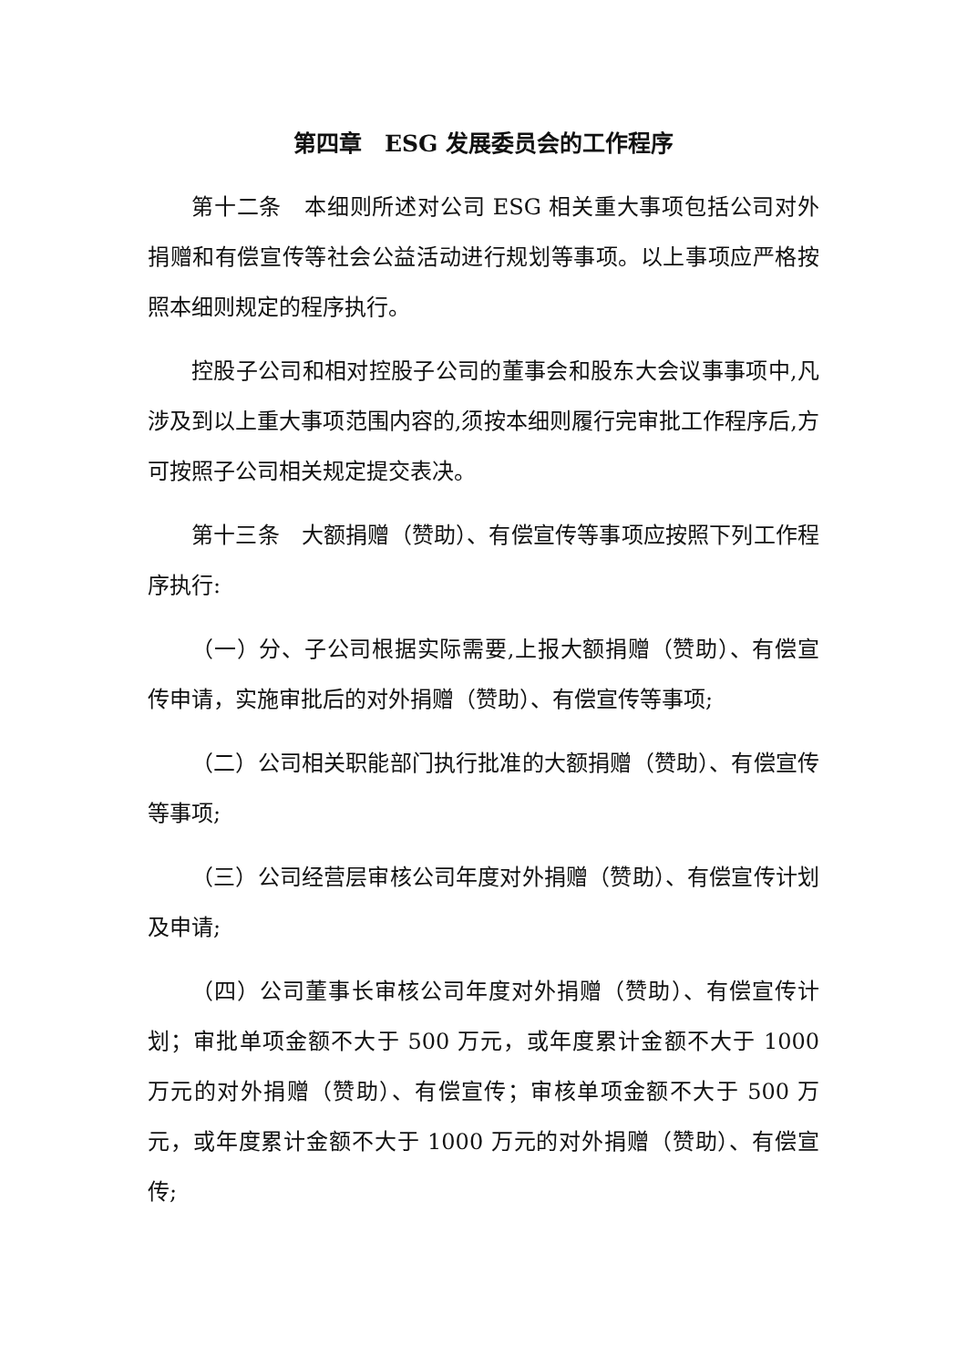第四章　ESG 发展委员会的工作程序
第十二条　本细则所述对公司 ESG 相关重大事项包括公司对外捐赠和有偿宣传等社会公益活动进行规划等事项。以上事项应严格按照本细则规定的程序执行。
控股子公司和相对控股子公司的董事会和股东大会议事事项中,凡涉及到以上重大事项范围内容的,须按本细则履行完审批工作程序后,方可按照子公司相关规定提交表决。
第十三条　大额捐赠（赞助）、有偿宣传等事项应按照下列工作程序执行:
（一）分、子公司根据实际需要,上报大额捐赠（赞助）、有偿宣传申请，实施审批后的对外捐赠（赞助）、有偿宣传等事项;
（二）公司相关职能部门执行批准的大额捐赠（赞助）、有偿宣传等事项;
（三）公司经营层审核公司年度对外捐赠（赞助）、有偿宣传计划及申请;
（四）公司董事长审核公司年度对外捐赠（赞助）、有偿宣传计划；审批单项金额不大于 500 万元，或年度累计金额不大于 1000 万元的对外捐赠（赞助）、有偿宣传；审核单项金额不大于 500 万元，或年度累计金额不大于 1000 万元的对外捐赠（赞助）、有偿宣传;